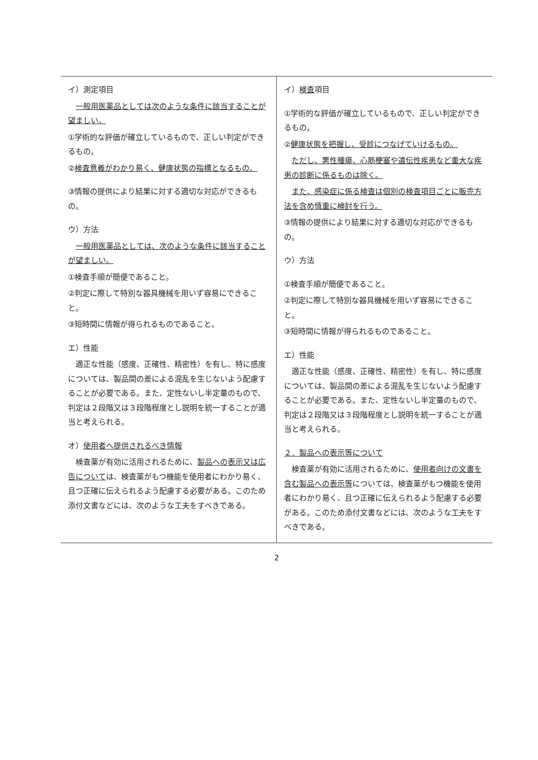| イ）測定項目 一般用医薬品としては次のような条件に該当することが望ましい。 ①学術的な評価が確立しているもので、正しい判定ができるもの。 ② 検査意義がわかり易く、健康状態の指標となるもの。 ③情報の提供により結果に対する適切な対応ができるもの。 ウ）方法 一般用医薬品としては、次のような条件に該当することが望ましい。 ①検査手順が簡便であること。 ②判定に際して特別な器具機械を用いず容易にできること。 ③短時間に情報が得られるものであること。 エ）性能 適正な性能（感度、正確性、精密性）を有し、特に感度については、製品間の差による混乱を生じないよう配慮することが必要である。また、定性ないし半定量のもので、判定は２段階又は３段階程度とし説明を統一することが適当と考えられる。 オ） 使用者へ提供されるべき情報 検査薬が有効に活用されるために、 製品への表示又は広告について は、検査薬がもつ機能を使用者にわかり易く、且つ正確に伝えられるよう配慮する必要がある。このため添付文書などには、次のような工夫をすべきである。 | イ） 検査 項目 ①学術的な評価が確立しているもので、正しい判定ができるもの。 ② 健康状態を把握し、受診につなげていけるもの。 ただし、悪性腫瘍、心筋梗塞や遺伝性疾患など重大な疾患の診断に係るものは除く。 また、感染症に係る検査は個別の検査項目ごとに販売方法を含め慎重に検討を行う。 ③情報の提供により結果に対する適切な対応ができるもの。 ウ）方法 ①検査手順が簡便であること。 ②判定に際して特別な器具機械を用いず容易にできること。 ③短時間に情報が得られるものであること。 エ）性能 適正な性能（感度、正確性、精密性）を有し、特に感度については、製品間の差による混乱を生じないよう配慮することが必要である。また、定性ないし半定量のもので、判定は２段階又は３段階程度とし説明を統一することが適当と考えられる。 ２．製品への表示等について 検査薬が有効に活用されるために、 使用者向けの文書を含む製品への表示等 については、検査薬がもつ機能を使用者にわかり易く、且つ正確に伝えられるよう配慮する必要がある。このため添付文書などには、次のような工夫をすべきである。 |
2